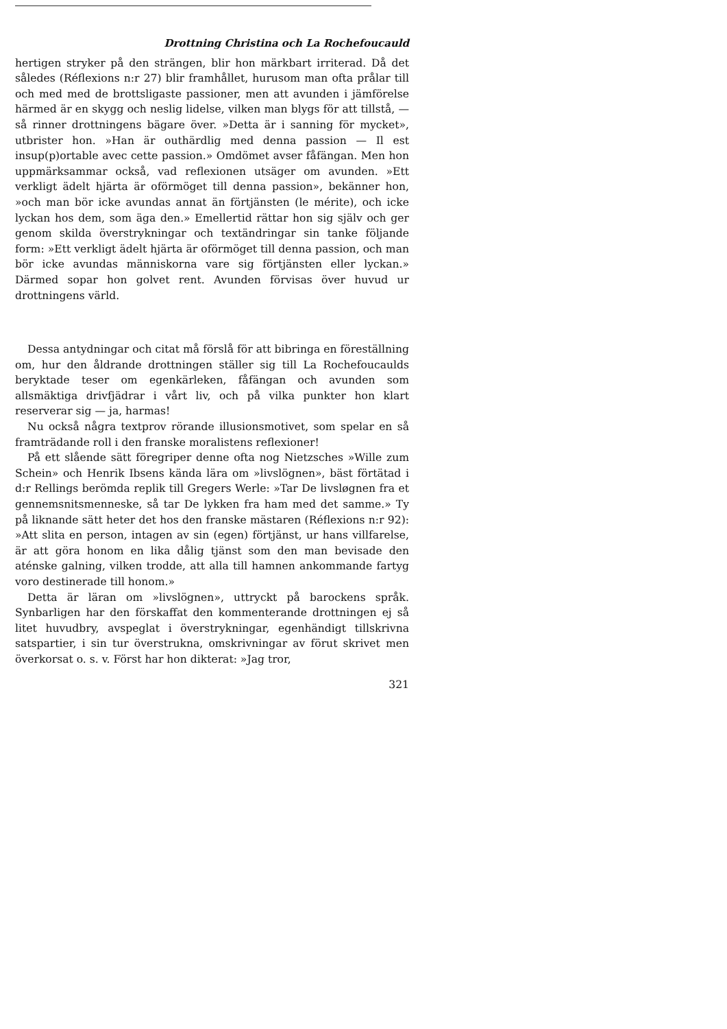Drottning Christina och La Rochefoucauld
hertigen stryker på den strängen, blir hon märkbart irriterad. Då det således (Réflexions n:r 27) blir framhållet, hurusom man ofta prålar till och med med de brottsligaste passioner, men att avunden i jämförelse härmed är en skygg och neslig lidelse, vilken man blygs för att tillstå, — så rinner drottningens bägare över. »Detta är i sanning för mycket», utbrister hon. »Han är out­härdlig med denna passion — Il est insup(p)ortable avec cette passion.» Omdömet avser fåfängan. Men hon uppmärksammar också, vad reflexionen utsäger om avunden. »Ett verkligt ädelt hjärta är oförmöget till denna passion», bekänner hon, »och man bör icke avundas annat än förtjänsten (le mérite), och icke lyckan hos dem, som äga den.» Emellertid rättar hon sig själv och ger genom skilda överstrykningar och textändringar sin tanke föl­jande form: »Ett verkligt ädelt hjärta är oförmöget till denna passion, och man bör icke avundas människorna vare sig förtjäns­ten eller lyckan.» Därmed sopar hon golvet rent. Avunden för­visas över huvud ur drottningens värld.
Dessa antydningar och citat må förslå för att bibringa en före­ställning om, hur den åldrande drottningen ställer sig till La Rochefoucaulds beryktade teser om egenkärleken, fåfängan och avunden som allsmäktiga drivfjädrar i vårt liv, och på vilka punk­ter hon klart reserverar sig — ja, harmas!
Nu också några textprov rörande illusionsmotivet, som spelar en så framträdande roll i den franske moralistens reflexioner!
På ett slående sätt föregriper denne ofta nog Nietzsches »Wille zum Schein» och Henrik Ibsens kända lära om »livslögnen», bäst förtätad i d:r Rellings berömda replik till Gregers Werle: »Tar De livsløgnen fra et gennemsnitsmenneske, så tar De lykken fra ham med det samme.» Ty på liknande sätt heter det hos den franske mästaren (Réflexions n:r 92): »Att slita en person, intagen av sin (egen) förtjänst, ur hans villfarelse, är att göra honom en lika dålig tjänst som den man bevisade den aténske galning, vilken trodde, att alla till hamnen ankommande fartyg voro destinerade till honom.»
Detta är läran om »livslögnen», uttryckt på barockens språk. Synbarligen har den förskaffat den kommenterande drottningen ej så litet huvudbry, avspeglat i överstrykningar, egenhändigt till­skrivna satspartier, i sin tur överstrukna, omskrivningar av förut skrivet men överkorsat o. s. v. Först har hon dikterat: »Jag tror,
321